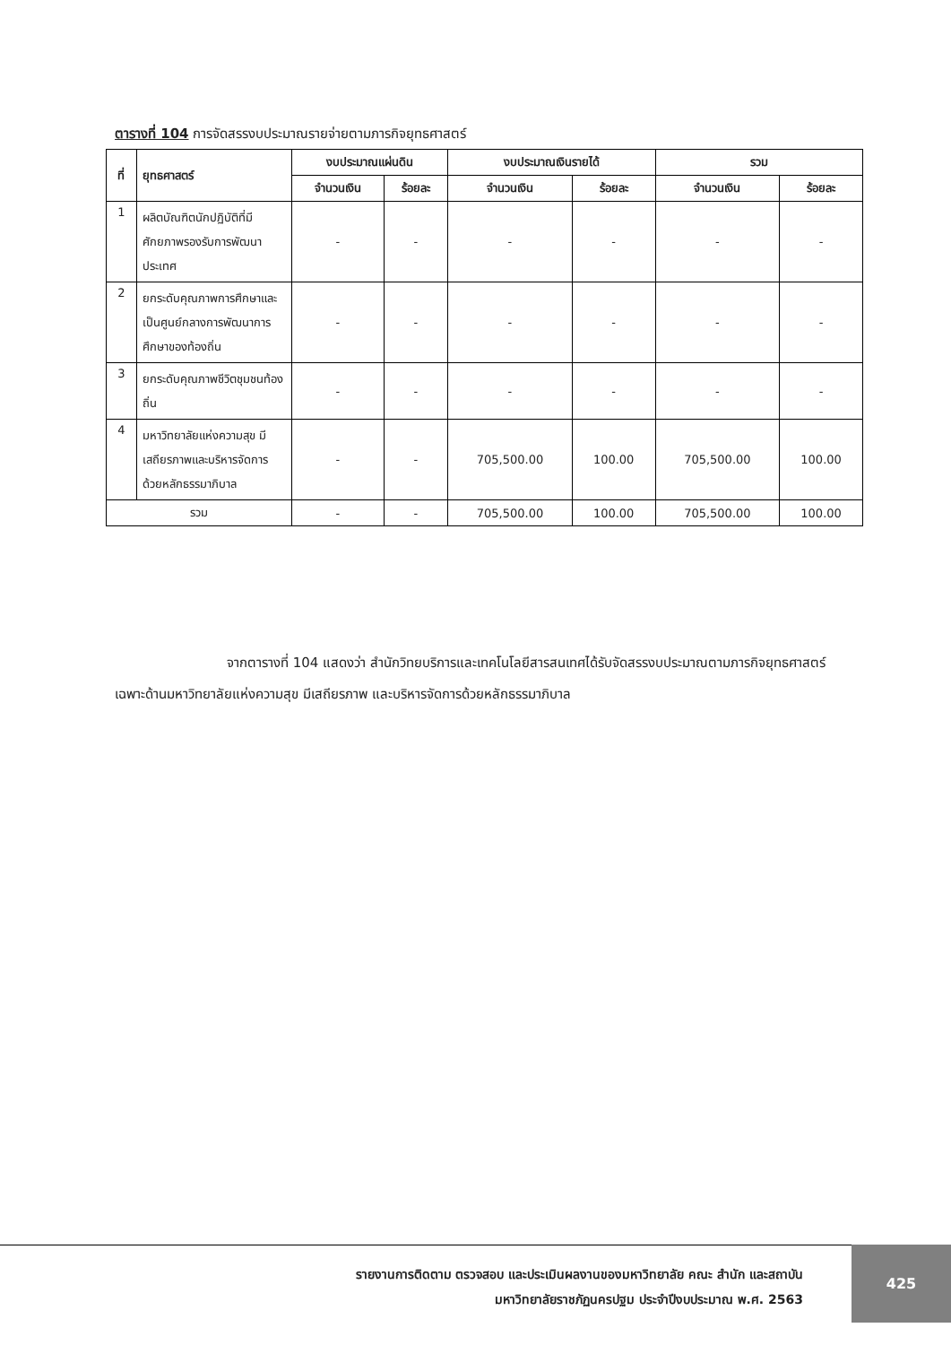ตารางที่ 104 การจัดสรรงบประมาณรายจ่ายตามภารกิจยุทธศาสตร์
| ที่ | ยุทธศาสตร์ | งบประมาณแผ่นดิน | | งบประมาณเงินรายได้ | | รวม | |
| --- | --- | --- | --- | --- | --- | --- | --- |
| | | จำนวนเงิน | ร้อยละ | จำนวนเงิน | ร้อยละ | จำนวนเงิน | ร้อยละ |
| 1 | ผลิตบัณฑิตนักปฏิบัติที่มีศักยภาพรองรับการพัฒนาประเทศ | - | - | - | - | - | - |
| 2 | ยกระดับคุณภาพการศึกษาและเป็นศูนย์กลางการพัฒนาการศึกษาของท้องถิ่น | - | - | - | - | - | - |
| 3 | ยกระดับคุณภาพชีวิตชุมชนท้องถิ่น | - | - | - | - | - | - |
| 4 | มหาวิทยาลัยแห่งความสุข มีเสถียรภาพและบริหารจัดการด้วยหลักธรรมาภิบาล | - | - | 705,500.00 | 100.00 | 705,500.00 | 100.00 |
| รวม | | - | - | 705,500.00 | 100.00 | 705,500.00 | 100.00 |
จากตารางที่ 104 แสดงว่า สำนักวิทยบริการและเทคโนโลยีสารสนเทศได้รับจัดสรรงบประมาณตามภารกิจยุทธศาสตร์เฉพาะด้านมหาวิทยาลัยแห่งความสุข มีเสถียรภาพ และบริหารจัดการด้วยหลักธรรมาภิบาล
รายงานการติดตาม ตรวจสอบ และประเมินผลงานของมหาวิทยาลัย คณะ สำนัก และสถาบัน
มหาวิทยาลัยราชภัฏนครปฐม ประจำปีงบประมาณ พ.ศ. 2563
425